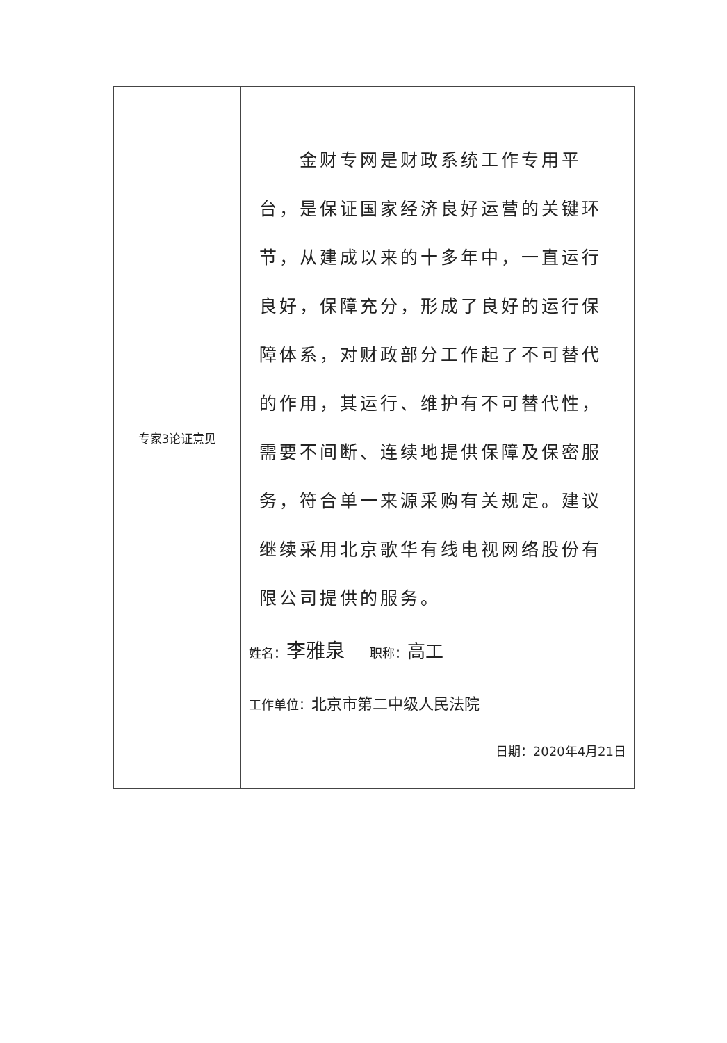| 专家3论证意见 | 金财专网是财政系统工作专用平台，是保证国家经济良好运营的关键环节，从建成以来的十多年中，一直运行良好，保障充分，形成了良好的运行保障体系，对财政部分工作起了不可替代的作用，其运行、维护有不可替代性，需要不间断、连续地提供保障及保密服务，符合单一来源采购有关规定。建议继续采用北京歌华有线电视网络股份有限公司提供的服务。 姓名： 李雅泉 职称： 高工 工作单位： 北京市第二中级人民法院 日期：2020年4月21日 |